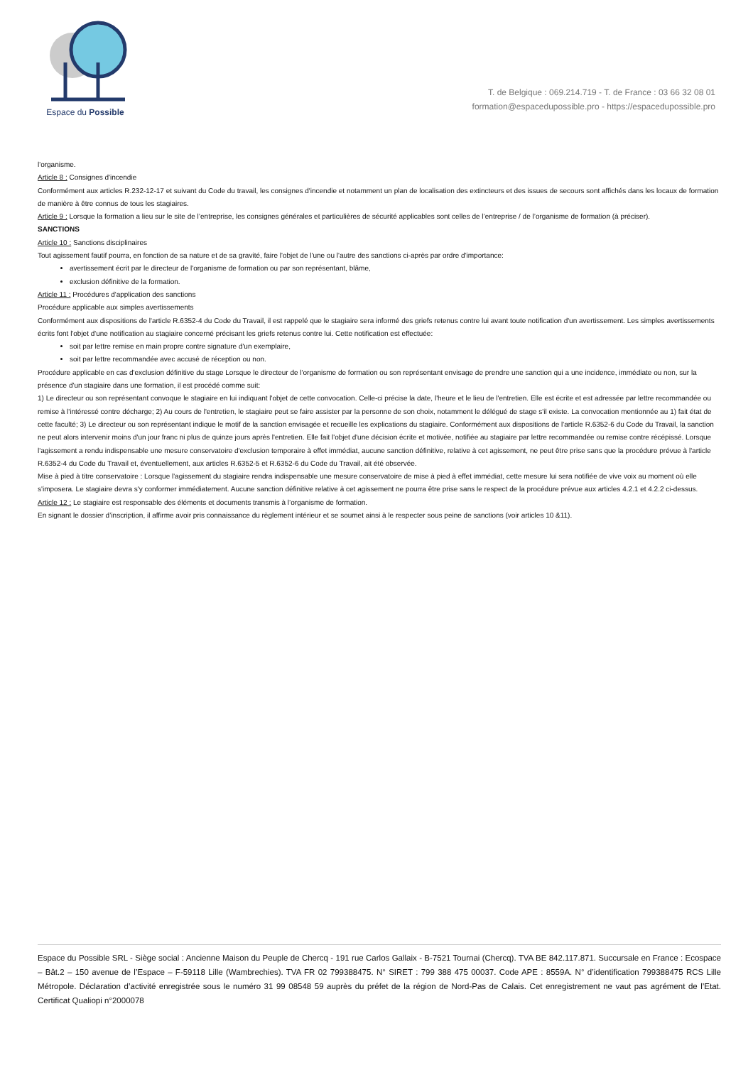Espace du Possible
T. de Belgique : 069.214.719 - T. de France : 03 66 32 08 01
formation@espacedupossible.pro - https://espacedupossible.pro
l'organisme.
Article 8 : Consignes d'incendie
Conformément aux articles R.232-12-17 et suivant du Code du travail, les consignes d'incendie et notamment un plan de localisation des extincteurs et des issues de secours sont affichés dans les locaux de formation de manière à être connus de tous les stagiaires.
Article 9 : Lorsque la formation a lieu sur le site de l’entreprise, les consignes générales et particulières de sécurité applicables sont celles de l’entreprise / de l’organisme de formation (à préciser).
SANCTIONS
Article 10 : Sanctions disciplinaires
Tout agissement fautif pourra, en fonction de sa nature et de sa gravité, faire l'objet de l'une ou l'autre des sanctions ci-après par ordre d'importance:
avertissement écrit par le directeur de l'organisme de formation ou par son représentant, blâme,
exclusion définitive de la formation.
Article 11 : Procédures d'application des sanctions
Procédure applicable aux simples avertissements
Conformément aux dispositions de l'article R.6352-4 du Code du Travail, il est rappelé que le stagiaire sera informé des griefs retenus contre lui avant toute notification d'un avertissement. Les simples avertissements écrits font l'objet d'une notification au stagiaire concerné précisant les griefs retenus contre lui. Cette notification est effectuée:
soit par lettre remise en main propre contre signature d'un exemplaire,
soit par lettre recommandée avec accusé de réception ou non.
Procédure applicable en cas d'exclusion définitive du stage Lorsque le directeur de l'organisme de formation ou son représentant envisage de prendre une sanction qui a une incidence, immédiate ou non, sur la présence d'un stagiaire dans une formation, il est procédé comme suit:
1) Le directeur ou son représentant convoque le stagiaire en lui indiquant l'objet de cette convocation. Celle-ci précise la date, l'heure et le lieu de l'entretien. Elle est écrite et est adressée par lettre recommandée ou remise à l'intéressé contre décharge; 2) Au cours de l'entretien, le stagiaire peut se faire assister par la personne de son choix, notamment le délégué de stage s'il existe. La convocation mentionnée au 1) fait état de cette faculté; 3) Le directeur ou son représentant indique le motif de la sanction envisagée et recueille les explications du stagiaire. Conformément aux dispositions de l'article R.6352-6 du Code du Travail, la sanction ne peut alors intervenir moins d'un jour franc ni plus de quinze jours après l'entretien. Elle fait l'objet d'une décision écrite et motivée, notifiée au stagiaire par lettre recommandée ou remise contre récépissé. Lorsque l'agissement a rendu indispensable une mesure conservatoire d'exclusion temporaire à effet immédiat, aucune sanction définitive, relative à cet agissement, ne peut être prise sans que la procédure prévue à l'article R.6352-4 du Code du Travail et, éventuellement, aux articles R.6352-5 et R.6352-6 du Code du Travail, ait été observée.
Mise à pied à titre conservatoire : Lorsque l'agissement du stagiaire rendra indispensable une mesure conservatoire de mise à pied à effet immédiat, cette mesure lui sera notifiée de vive voix au moment où elle s'imposera. Le stagiaire devra s'y conformer immédiatement. Aucune sanction définitive relative à cet agissement ne pourra être prise sans le respect de la procédure prévue aux articles 4.2.1 et 4.2.2 ci-dessus.
Article 12 : Le stagiaire est responsable des éléments et documents transmis à l’organisme de formation.
En signant le dossier d’inscription, il affirme avoir pris connaissance du règlement intérieur et se soumet ainsi à le respecter sous peine de sanctions (voir articles 10 &11).
Espace du Possible SRL - Siège social : Ancienne Maison du Peuple de Chercq - 191 rue Carlos Gallaix - B-7521 Tournai (Chercq). TVA BE 842.117.871. Succursale en France : Ecospace – Bât.2 – 150 avenue de l’Espace – F-59118 Lille (Wambrechies). TVA FR 02 799388475. N° SIRET : 799 388 475 00037. Code APE : 8559A. N° d’identification 799388475 RCS Lille Métropole. Déclaration d’activité enregistrée sous le numéro 31 99 08548 59 auprès du préfet de la région de Nord-Pas de Calais. Cet enregistrement ne vaut pas agrément de l’Etat. Certificat Qualiopi n°2000078